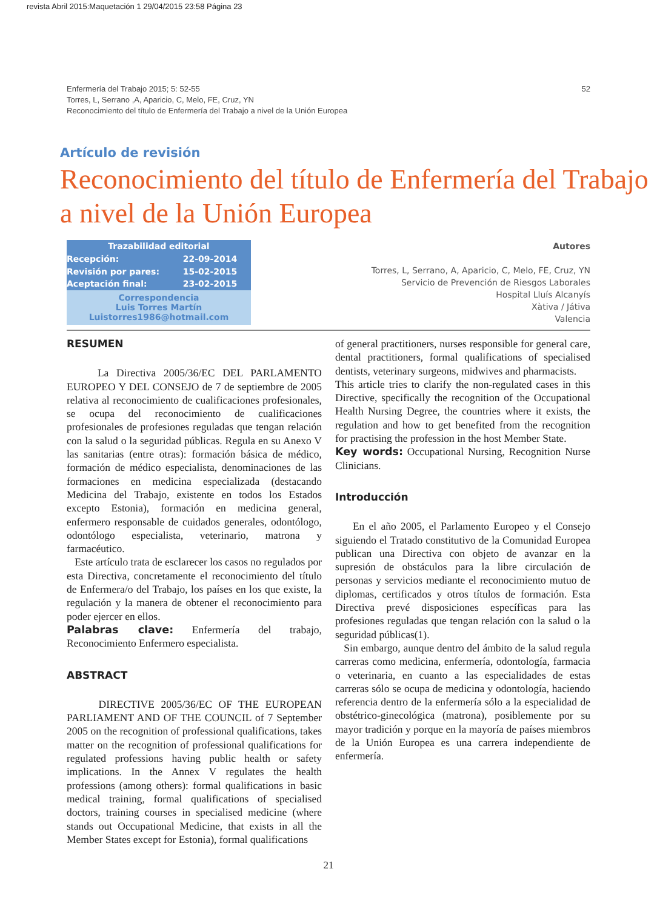revista Abril 2015:Maquetación 1 29/04/2015 23:58 Página 23
Enfermería del Trabajo 2015; 5: 52-55
Torres, L, Serrano ,A, Aparicio, C, Melo, FE, Cruz, YN
Reconocimiento del título de Enfermería del Trabajo a nivel de la Unión Europea
52
Artículo de revisión
Reconocimiento del título de Enfermería del Trabajo a nivel de la Unión Europea
| Trazabilidad editorial | |
| --- | --- |
| Recepción: | 22-09-2014 |
| Revisión por pares: | 15-02-2015 |
| Aceptación final: | 23-02-2015 |
| Correspondencia Luis Torres Martín Luistorres1986@hotmail.com | |
Autores
Torres, L, Serrano, A, Aparicio, C, Melo, FE, Cruz, YN
Servicio de Prevención de Riesgos Laborales
Hospital Lluís Alcanyís
Xàtiva / Játiva
Valencia
RESUMEN
La Directiva 2005/36/EC DEL PARLAMENTO EUROPEO Y DEL CONSEJO de 7 de septiembre de 2005 relativa al reconocimiento de cualificaciones profesionales, se ocupa del reconocimiento de cualificaciones profesionales de profesiones reguladas que tengan relación con la salud o la seguridad públicas. Regula en su Anexo V las sanitarias (entre otras): formación básica de médico, formación de médico especialista, denominaciones de las formaciones en medicina especializada (destacando Medicina del Trabajo, existente en todos los Estados excepto Estonia), formación en medicina general, enfermero responsable de cuidados generales, odontólogo, odontólogo especialista, veterinario, matrona y farmacéutico.
Este artículo trata de esclarecer los casos no regulados por esta Directiva, concretamente el reconocimiento del título de Enfermera/o del Trabajo, los países en los que existe, la regulación y la manera de obtener el reconocimiento para poder ejercer en ellos.
Palabras clave: Enfermería del trabajo, Reconocimiento Enfermero especialista.
ABSTRACT
DIRECTIVE 2005/36/EC OF THE EUROPEAN PARLIAMENT AND OF THE COUNCIL of 7 September 2005 on the recognition of professional qualifications, takes matter on the recognition of professional qualifications for regulated professions having public health or safety implications. In the Annex V regulates the health professions (among others): formal qualifications in basic medical training, formal qualifications of specialised doctors, training courses in specialised medicine (where stands out Occupational Medicine, that exists in all the Member States except for Estonia), formal qualifications
of general practitioners, nurses responsible for general care, dental practitioners, formal qualifications of specialised dentists, veterinary surgeons, midwives and pharmacists.
This article tries to clarify the non-regulated cases in this Directive, specifically the recognition of the Occupational Health Nursing Degree, the countries where it exists, the regulation and how to get benefited from the recognition for practising the profession in the host Member State.
Key words: Occupational Nursing, Recognition Nurse Clinicians.
Introducción
En el año 2005, el Parlamento Europeo y el Consejo siguiendo el Tratado constitutivo de la Comunidad Europea publican una Directiva con objeto de avanzar en la supresión de obstáculos para la libre circulación de personas y servicios mediante el reconocimiento mutuo de diplomas, certificados y otros títulos de formación. Esta Directiva prevé disposiciones específicas para las profesiones reguladas que tengan relación con la salud o la seguridad públicas(1).
Sin embargo, aunque dentro del ámbito de la salud regula carreras como medicina, enfermería, odontología, farmacia o veterinaria, en cuanto a las especialidades de estas carreras sólo se ocupa de medicina y odontología, haciendo referencia dentro de la enfermería sólo a la especialidad de obstétrico-ginecológica (matrona), posiblemente por su mayor tradición y porque en la mayoría de países miembros de la Unión Europea es una carrera independiente de enfermería.
21